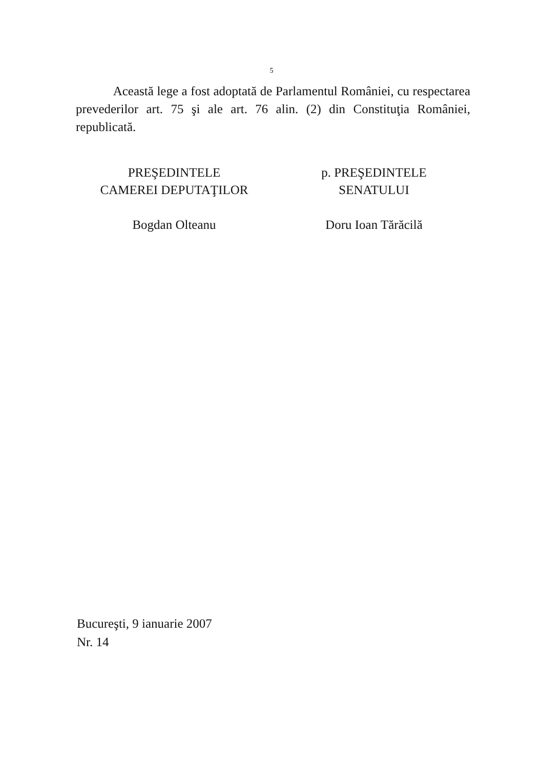5
Această lege a fost adoptată de Parlamentul României, cu respectarea prevederilor art. 75 şi ale art. 76 alin. (2) din Constituţia României, republicată.
PREŞEDINTELE
CAMEREI DEPUTAŢILOR
Bogdan Olteanu
p. PREŞEDINTELE
SENATULUI
Doru Ioan Tărăcilă
Bucureşti, 9 ianuarie 2007
Nr. 14